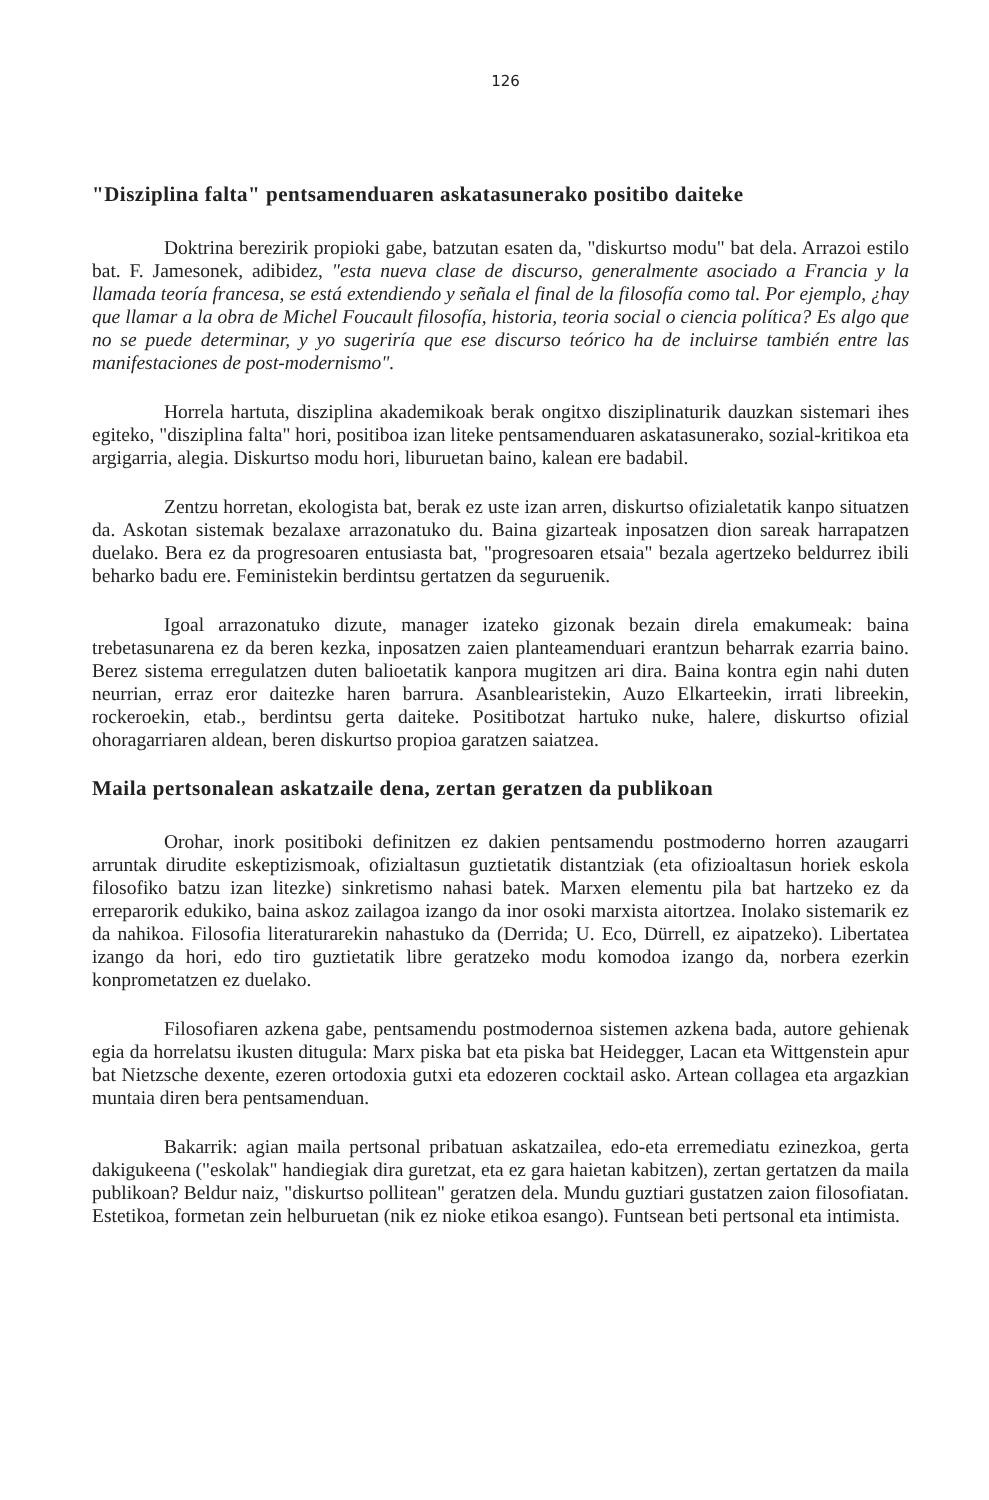126
"Disziplina falta" pentsamenduaren askatasunerako positibo daiteke
Doktrina berezirik propioki gabe, batzutan esaten da, "diskurtso modu" bat dela. Arrazoi estilo bat. F. Jamesonek, adibidez, "esta nueva clase de discurso, generalmente asociado a Francia y la llamada teoría francesa, se está extendiendo y señala el final de la filosofía como tal. Por ejemplo, ¿hay que llamar a la obra de Michel Foucault filosofía, historia, teoria social o ciencia política? Es algo que no se puede determinar, y yo sugeriría que ese discurso teórico ha de incluirse también entre las manifestaciones de post-modernismo".
Horrela hartuta, disziplina akademikoak berak ongitxo disziplinaturik dauzkan sistemari ihes egiteko, "disziplina falta" hori, positiboa izan liteke pentsamenduaren askatasunerako, sozial-kritikoa eta argigarria, alegia. Diskurtso modu hori, liburuetan baino, kalean ere badabil.
Zentzu horretan, ekologista bat, berak ez uste izan arren, diskurtso ofizialetatik kanpo situatzen da. Askotan sistemak bezalaxe arrazonatuko du. Baina gizarteak inposatzen dion sareak harrapatzen duelako. Bera ez da progresoaren entusiasta bat, "progresoaren etsaia" bezala agertzeko beldurrez ibili beharko badu ere. Feministekin berdintsu gertatzen da seguruenik.
Igoal arrazonatuko dizute, manager izateko gizonak bezain direla emakumeak: baina trebetasunarena ez da beren kezka, inposatzen zaien planteamenduari erantzun beharrak ezarria baino. Berez sistema erregulatzen duten balioetatik kanpora mugitzen ari dira. Baina kontra egin nahi duten neurrian, erraz eror daitezke haren barrura. Asanblearistekin, Auzo Elkarteekin, irrati libreekin, rockeroekin, etab., berdintsu gerta daiteke. Positibotzat hartuko nuke, halere, diskurtso ofizial ohoragarriaren aldean, beren diskurtso propioa garatzen saiatzea.
Maila pertsonalean askatzaile dena, zertan geratzen da publikoan
Orohar, inork positiboki definitzen ez dakien pentsamendu postmoderno horren azaugarri arruntak dirudite eskeptizismoak, ofizialtasun guztietatik distantziak (eta ofizioaltasun horiek eskola filosofiko batzu izan litezke) sinkretismo nahasi batek. Marxen elementu pila bat hartzeko ez da erreparorik edukiko, baina askoz zailagoa izango da inor osoki marxista aitortzea. Inolako sistemarik ez da nahikoa. Filosofia literaturarekin nahastuko da (Derrida; U. Eco, Dürrell, ez aipatzeko). Libertatea izango da hori, edo tiro guztietatik libre geratzeko modu komodoa izango da, norbera ezerkin konprometatzen ez duelako.
Filosofiaren azkena gabe, pentsamendu postmodernoa sistemen azkena bada, autore gehienak egia da horrelatsu ikusten ditugula: Marx piska bat eta piska bat Heidegger, Lacan eta Wittgenstein apur bat Nietzsche dexente, ezeren ortodoxia gutxi eta edozeren cocktail asko. Artean collagea eta argazkian muntaia diren bera pentsamenduan.
Bakarrik: agian maila pertsonal pribatuan askatzailea, edo-eta erremediatu ezinezkoa, gerta dakigukeena ("eskolak" handiegiak dira guretzat, eta ez gara haietan kabitzen), zertan gertatzen da maila publikoan? Beldur naiz, "diskurtso pollitean" geratzen dela. Mundu guztiari gustatzen zaion filosofiatan. Estetikoa, formetan zein helburuetan (nik ez nioke etikoa esango). Funtsean beti pertsonal eta intimista.